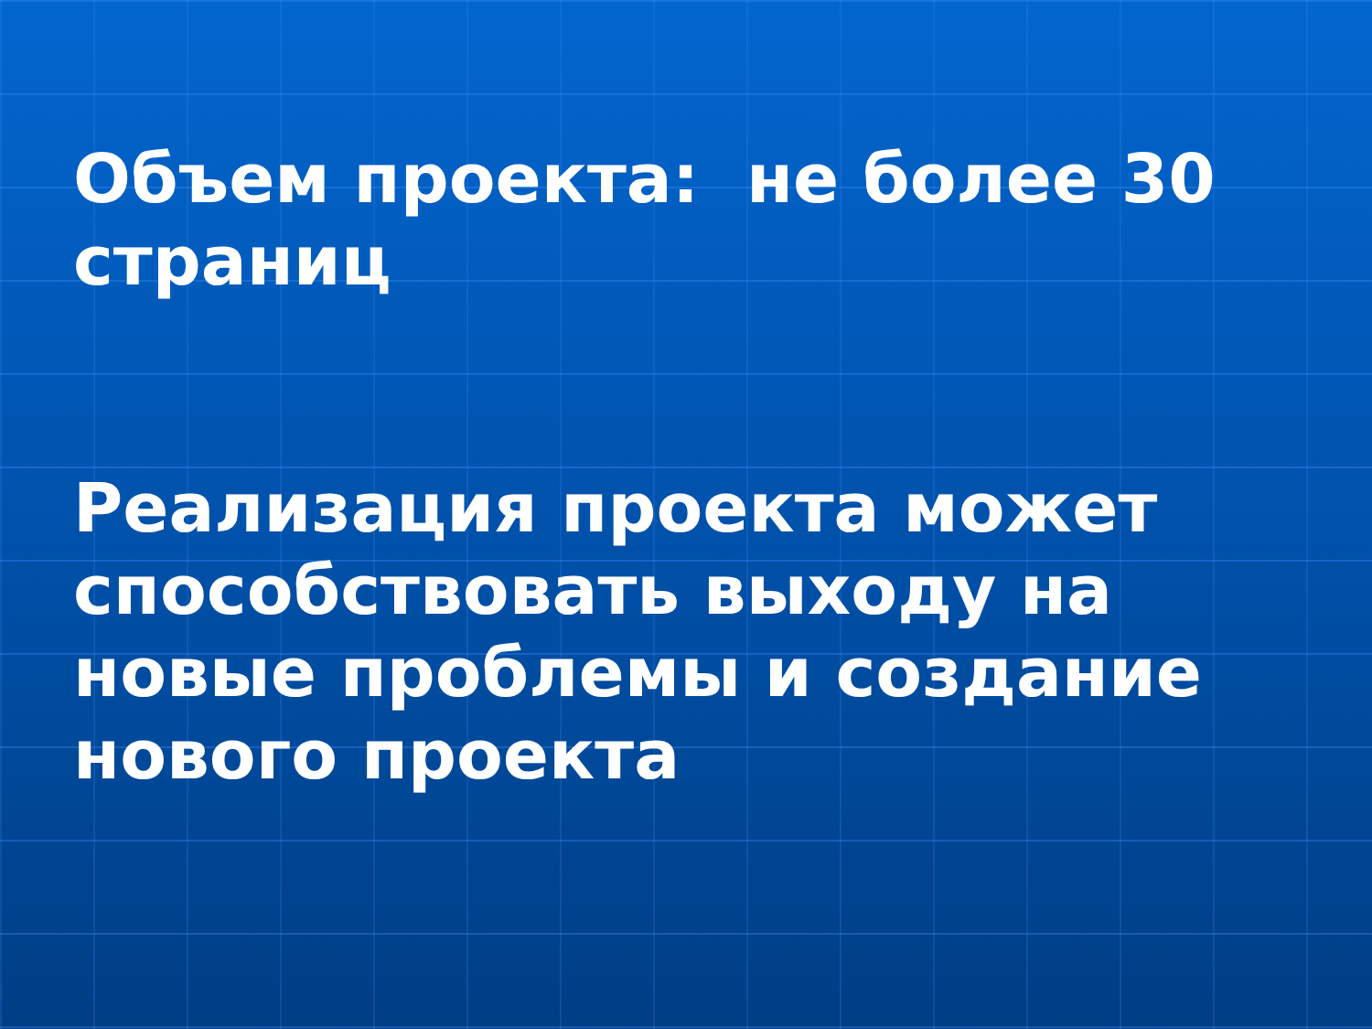Объем проекта: не более 30 страниц
Реализация проекта может способствовать выходу на новые проблемы и создание нового проекта